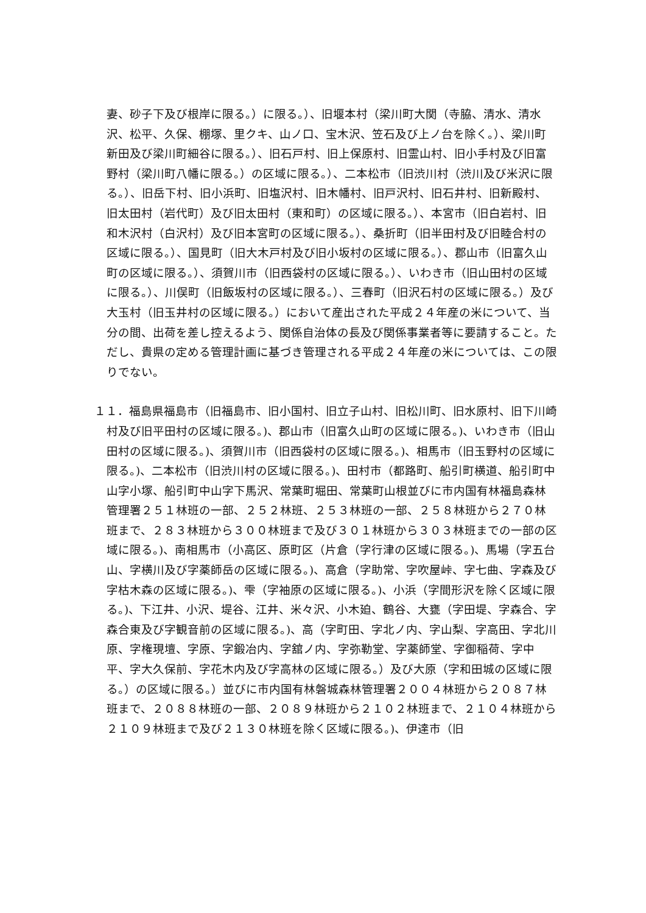妻、砂子下及び根岸に限る。）に限る。）、旧堰本村（梁川町大関（寺脇、清水、清水沢、松平、久保、棚塚、里クキ、山ノ口、宝木沢、笠石及び上ノ台を除く。）、梁川町新田及び梁川町細谷に限る。）、旧石戸村、旧上保原村、旧霊山村、旧小手村及び旧富野村（梁川町八幡に限る。）の区域に限る。）、二本松市（旧渋川村（渋川及び米沢に限る。）、旧岳下村、旧小浜町、旧塩沢村、旧木幡村、旧戸沢村、旧石井村、旧新殿村、旧太田村（岩代町）及び旧太田村（東和町）の区域に限る。）、本宮市（旧白岩村、旧和木沢村（白沢村）及び旧本宮町の区域に限る。）、桑折町（旧半田村及び旧睦合村の区域に限る。）、国見町（旧大木戸村及び旧小坂村の区域に限る。）、郡山市（旧富久山町の区域に限る。）、須賀川市（旧西袋村の区域に限る。）、いわき市（旧山田村の区域に限る。）、川俣町（旧飯坂村の区域に限る。）、三春町（旧沢石村の区域に限る。）及び大玉村（旧玉井村の区域に限る。）において産出された平成２４年産の米について、当分の間、出荷を差し控えるよう、関係自治体の長及び関係事業者等に要請すること。ただし、貴県の定める管理計画に基づき管理される平成２４年産の米については、この限りでない。
１１．福島県福島市（旧福島市、旧小国村、旧立子山村、旧松川町、旧水原村、旧下川崎村及び旧平田村の区域に限る。)、郡山市（旧富久山町の区域に限る。)、いわき市（旧山田村の区域に限る。)、須賀川市（旧西袋村の区域に限る。)、相馬市（旧玉野村の区域に限る。)、二本松市（旧渋川村の区域に限る。)、田村市（都路町、船引町横道、船引町中山字小塚、船引町中山字下馬沢、常葉町堀田、常葉町山根並びに市内国有林福島森林管理署２５１林班の一部、２５２林班、２５３林班の一部、２５８林班から２７０林班まで、２８３林班から３００林班まで及び３０１林班から３０３林班までの一部の区域に限る。)、南相馬市（小高区、原町区（片倉（字行津の区域に限る。)、馬場（字五台山、字横川及び字薬師岳の区域に限る。)、高倉（字助常、字吹屋峠、字七曲、字森及び字枯木森の区域に限る。)、雫（字袖原の区域に限る。)、小浜（字間形沢を除く区域に限る。)、下江井、小沢、堤谷、江井、米々沢、小木廹、鶴谷、大甕（字田堤、字森合、字森合東及び字観音前の区域に限る。)、高（字町田、字北ノ内、字山梨、字高田、字北川原、字権現壇、字原、字鍛冶内、字舘ノ内、字弥勒堂、字薬師堂、字御稲荷、字中平、字大久保前、字花木内及び字高林の区域に限る。）及び大原（字和田城の区域に限る。）の区域に限る。）並びに市内国有林磐城森林管理署２００４林班から２０８７林班まで、２０８８林班の一部、２０８９林班から２１０２林班まで、２１０４林班から２１０９林班まで及び２１３０林班を除く区域に限る。)、伊達市（旧